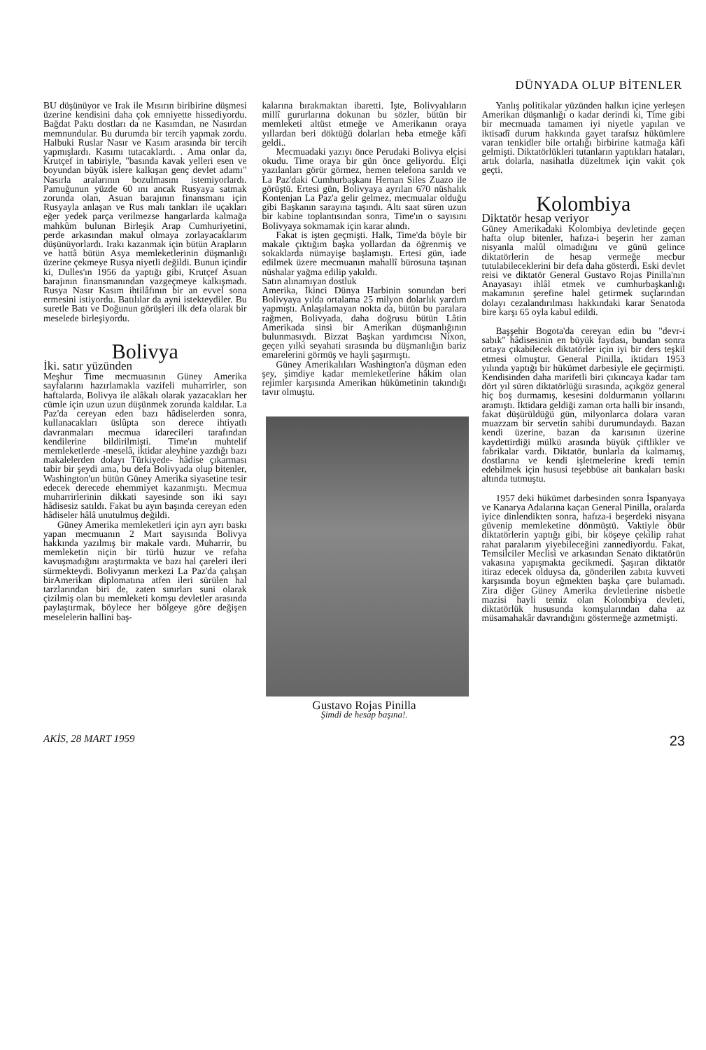DÜNYADA OLUP BİTENLER
BU düşünüyor ve Irak ile Mısırın biribirine düşmesi üzerine kendisini daha çok emniyette hissediyordu. Bağdat Paktı dostları da ne Kasımdan, ne Nasırdan memnundular. Bu durumda bir tercih yapmak zordu. Halbuki Ruslar Nasır ve Kasım arasında bir tercih yapmışlardı. Kasımı tutacaklardı. . Ama onlar da, Krutçef in tabiriyle, "basında kavak yelleri esen ve boyundan büyük islere kalkışan genç devlet adamı" Nasırla aralarının bozulmasını istemiyorlardı. Pamuğunun yüzde 60 ını ancak Rusyaya satmak zorunda olan, Asuan barajının finansmanı için Rusyayla anlaşan ve Rus malı tankları ile uçakları eğer yedek parça verilmezse hangarlarda kalmağa mahkûm bulunan Birleşik Arap Cumhuriyetini, perde arkasından makul olmaya zorlayacaklarım düşünüyorlardı. Irakı kazanmak için bütün Arapların ve hattâ bütün Asya memleketlerinin düşmanlığı üzerine çekmeye Rusya niyetli değildi. Bunun içindir ki, Dulles'ın 1956 da yaptığı gibi, Krutçef Asuan barajının finansmanından vazgeçmeye kalkışmadı. Rusya Nasır Kasım ihtilâfının bir an evvel sona ermesini istiyordu. Batılılar da ayni istekteydiler. Bu suretle Batı ve Doğunun görüşleri ilk defa olarak bir meselede birleşiyordu.
Bolivya
İki. satır yüzünden
Meşhur Time mecmuasının Güney Amerika sayfalarını hazırlamakla vazifeli muharrirler, son haftalarda, Bolivya ile alâkalı olarak yazacakları her cümle için uzun uzun düşünmek zorunda kaldılar. La Paz'da cereyan eden bazı hâdiselerden sonra, kullanacakları üslûpta son derece ihtiyatlı davranmaları mecmua idarecileri tarafından kendilerine bildirilmişti. Time'ın muhtelif memleketlerde -meselâ, iktidar aleyhine yazdığı bazı makalelerden dolayı Türkiyede- hâdise çıkarması tabir bir şeydi ama, bu defa Bolivyada olup bitenler, Washington'un bütün Güney Amerika siyasetine tesir edecek derecede ehemmiyet kazanmıştı. Mecmua muharrirlerinin dikkati sayesinde son iki sayı hâdisesiz satıldı. Fakat bu ayın başında cereyan eden hâdiseler hâlâ unutulmuş değildi.
Güney Amerika memleketleri için ayrı ayrı baskı yapan mecmuanın 2 Mart sayısında Bolivya hakkında yazılmış bir makale vardı. Muharrir, bu memleketin niçin bir türlü huzur ve refaha kavuşmadığını araştırmakta ve bazı hal çareleri ileri sürmekteydi. Bolivyanın merkezi La Paz'da çalışan birAmerikan diplomatına atfen ileri sürülen hal tarzlarından biri de, zaten sınırları suni olarak çizilmiş olan bu memleketi komşu devletler arasında paylaştırmak, böylece her bölgeye göre değişen meselelerin hallini baş-
kalarına bırakmaktan ibaretti. İşte, Bolivyalıların millî gururlarına dokunan bu sözler, bütün bir memleketi altüst etmeğe ve Amerikanın oraya yıllardan beri döktüğü dolarları heba etmeğe kâfi geldi..
Mecmuadaki yazıyı önce Perudaki Bolivya elçisi okudu. Time oraya bir gün önce geliyordu. Elçi yazılanları görür görmez, hemen telefona sarıldı ve La Paz'daki Cumhurbaşkanı Hernan Siles Zuazo ile görüştü. Ertesi gün, Bolivyaya ayrılan 670 nüshalık Kontenjan La Paz'a gelir gelmez, mecmualar olduğu gibi Başkanın sarayına taşındı. Altı saat süren uzun bir kabine toplantısından sonra, Time'ın o sayısını Bolivyaya sokmamak için karar alındı.
Fakat is işten geçmişti. Halk, Time'da böyle bir makale çıktığım başka yollardan da öğrenmiş ve sokaklarda nümayişe başlamıştı. Ertesi gün, iade edilmek üzere mecmuanın mahallî bürosuna taşınan nüshalar yağma edilip yakıldı.
Satın alınamıyan dostluk
Amerika, İkinci Dünya Harbinin sonundan beri Bolivyaya yılda ortalama 25 milyon dolarlık yardım yapmıştı. Anlaşılamayan nokta da, bütün bu paralara rağmen, Bolivyada, daha doğrusu bütün Lâtin Amerikada sinsi bir Amerikan düşmanlığının bulunmasıydı. Bizzat Başkan yardımcısı Nixon, geçen yılki seyahati sırasında bu düşmanlığın bariz emarelerini görmüş ve hayli şaşırmıştı.
Güney Amerikalıları Washington'a düşman eden şey, şimdiye kadar memleketlerine hâkim olan rejimler karşısında Amerikan hükümetinin takındığı tavır olmuştu.
Gustavo Rojas Pinilla
Şimdi de hesap başına!.
Yanlış politikalar yüzünden halkın içine yerleşen Amerikan düşmanlığı o kadar derindi ki, Time gibi bir mecmuada tamamen iyi niyetle yapılan ve iktisadî durum hakkında gayet tarafsız hükümlere varan tenkidler bile ortalığı birbirine katmağa kâfi gelmişti. Diktatörlükleri tutanların yaptıkları hataları, artık dolarla, nasihatla düzeltmek için vakit çok geçti.
Kolombiya
Diktatör hesap veriyor
Güney Amerikadaki Kolombiya devletinde geçen hafta olup bitenler, hafıza-i beşerin her zaman nisyanla malûl olmadığını ve günü gelince diktatörlerin de hesap vermeğe mecbur tutulabileceklerini bir defa daha gösterdi. Eski devlet reisi ve diktatör General Gustavo Rojas Pinilla'nın Anayasayı ihlâl etmek ve cumhurbaşkanlığı makamının şerefine halel getirmek suçlarından dolayı cezalandırılması hakkındaki karar Senatoda bire karşı 65 oyla kabul edildi.
Başşehir Bogota'da cereyan edin bu "devr-i sabık" hâdisesinin en büyük faydası, bundan sonra ortaya çıkabilecek diktatörler için iyi bir ders teşkil etmesi olmuştur. General Pinilla, iktidarı 1953 yılında yaptığı bir hükümet darbesiyle ele geçirmişti. Kendisinden daha marifetli biri çıkıncaya kadar tam dört yıl süren diktatörlüğü sırasında, açıkgöz general hiç boş durmamış, kesesini doldurmanın yollarını aramıştı. İktidara geldiği zaman orta halli bir insandı, fakat düşürüldüğü gün, milyonlarca dolara varan muazzam bir servetin sahibi durumundaydı. Bazan kendi üzerine, bazan da karısının üzerine kaydettirdiği mülkü arasında büyük çiftlikler ve fabrikalar vardı. Diktatör, bunlarla da kalmamış, dostlarına ve kendi işletmelerine kredi temin edebilmek için hususi teşebbüse ait bankaları baskı altında tutmuştu.
1957 deki hükümet darbesinden sonra İspanyaya ve Kanarya Adalarına kaçan General Pinilla, oralarda iyice dinlendikten sonra, hafıza-i beşerdeki nisyana güvenip memleketine dönmüştü. Vaktiyle öbür diktatörlerin yaptığı gibi, bir köşeye çekilip rahat rahat paralarım yiyebileceğini zannediyordu. Fakat, Temsilciler Meclisi ve arkasından Senato diktatörün vakasına yapışmakta gecikmedi. Şaşıran diktatör itiraz edecek olduysa da, gönderilen zabıta kuvveti karşısında boyun eğmekten başka çare bulamadı. Zira diğer Güney Amerika devletlerine nisbetle mazisi hayli temiz olan Kolombiya devleti, diktatörlük hususunda komşularından daha az müsamahakâr davrandığını göstermeğe azmetmişti.
AKİS, 28 MART 1959 23